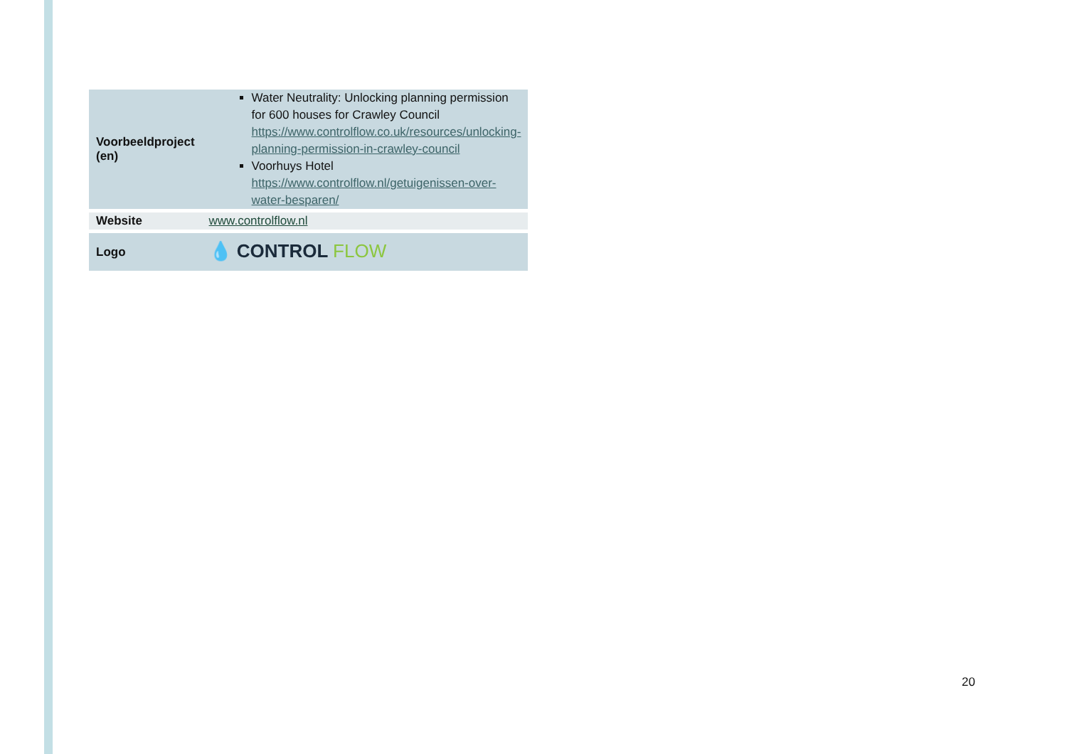| Voorbeeldproject (en) | Water Neutrality: Unlocking planning permission for 600 houses for Crawley Council https://www.controlflow.co.uk/resources/unlocking-planning-permission-in-crawley-council Voorhuys Hotel https://www.controlflow.nl/getuigenissen-over-water-besparen/ |
| Website | www.controlflow.nl |
| Logo | 💧 CONTROL FLOW |
20